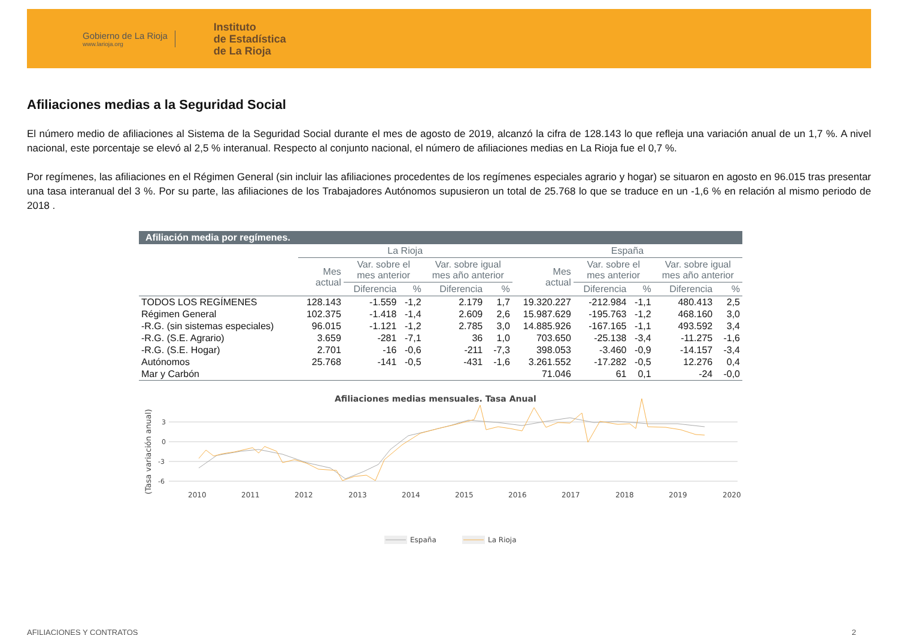Gobierno de La Rioja
www.larioja.org
Instituto
de Estadística
de La Rioja
Afiliaciones medias a la Seguridad Social
El número medio de afiliaciones al Sistema de la Seguridad Social durante el mes de agosto de 2019, alcanzó la cifra de 128.143 lo que refleja una variación anual de un 1,7 %. A nivel nacional, este porcentaje se elevó al 2,5 % interanual. Respecto al conjunto nacional, el número de afiliaciones medias en La Rioja fue el 0,7 %.
Por regímenes, las afiliaciones en el Régimen General (sin incluir las afiliaciones procedentes de los regímenes especiales agrario y hogar) se situaron en agosto en 96.015 tras presentar una tasa interanual del 3 %. Por su parte, las afiliaciones de los Trabajadores Autónomos supusieron un total de 25.768 lo que se traduce en un -1,6 % en relación al mismo periodo de 2018 .
| Afiliación media por regímenes. | | | | | | | | | | |
| --- | --- | --- | --- | --- | --- | --- | --- | --- | --- | --- |
| | La Rioja | | | | | España | | | | |
| | Mes actual | Var. sobre el mes anterior | | Var. sobre igual mes año anterior | | Mes actual | Var. sobre el mes anterior | | Var. sobre igual mes año anterior | |
| | | Diferencia | % | Diferencia | % | | Diferencia | % | Diferencia | % |
| TODOS LOS REGÍMENES | 128.143 | -1.559 | -1,2 | 2.179 | 1,7 | 19.320.227 | -212.984 | -1,1 | 480.413 | 2,5 |
| Régimen General | 102.375 | -1.418 | -1,4 | 2.609 | 2,6 | 15.987.629 | -195.763 | -1,2 | 468.160 | 3,0 |
| -R.G. (sin sistemas especiales) | 96.015 | -1.121 | -1,2 | 2.785 | 3,0 | 14.885.926 | -167.165 | -1,1 | 493.592 | 3,4 |
| -R.G. (S.E. Agrario) | 3.659 | -281 | -7,1 | 36 | 1,0 | 703.650 | -25.138 | -3,4 | -11.275 | -1,6 |
| -R.G. (S.E. Hogar) | 2.701 | -16 | -0,6 | -211 | -7,3 | 398.053 | -3.460 | -0,9 | -14.157 | -3,4 |
| Autónomos | 25.768 | -141 | -0,5 | -431 | -1,6 | 3.261.552 | -17.282 | -0,5 | 12.276 | 0,4 |
| Mar y Carbón | | | | | | 71.046 | 61 | 0,1 | -24 | -0,0 |
Afiliaciones medias mensuales. Tasa Anual
(Tasa variación anual)
3
0
-3
-6
2010
2011
2012
2013
2014
2015
2016
2017
2018
2019
2020
España
La Rioja
AFILIACIONES Y CONTRATOS 2